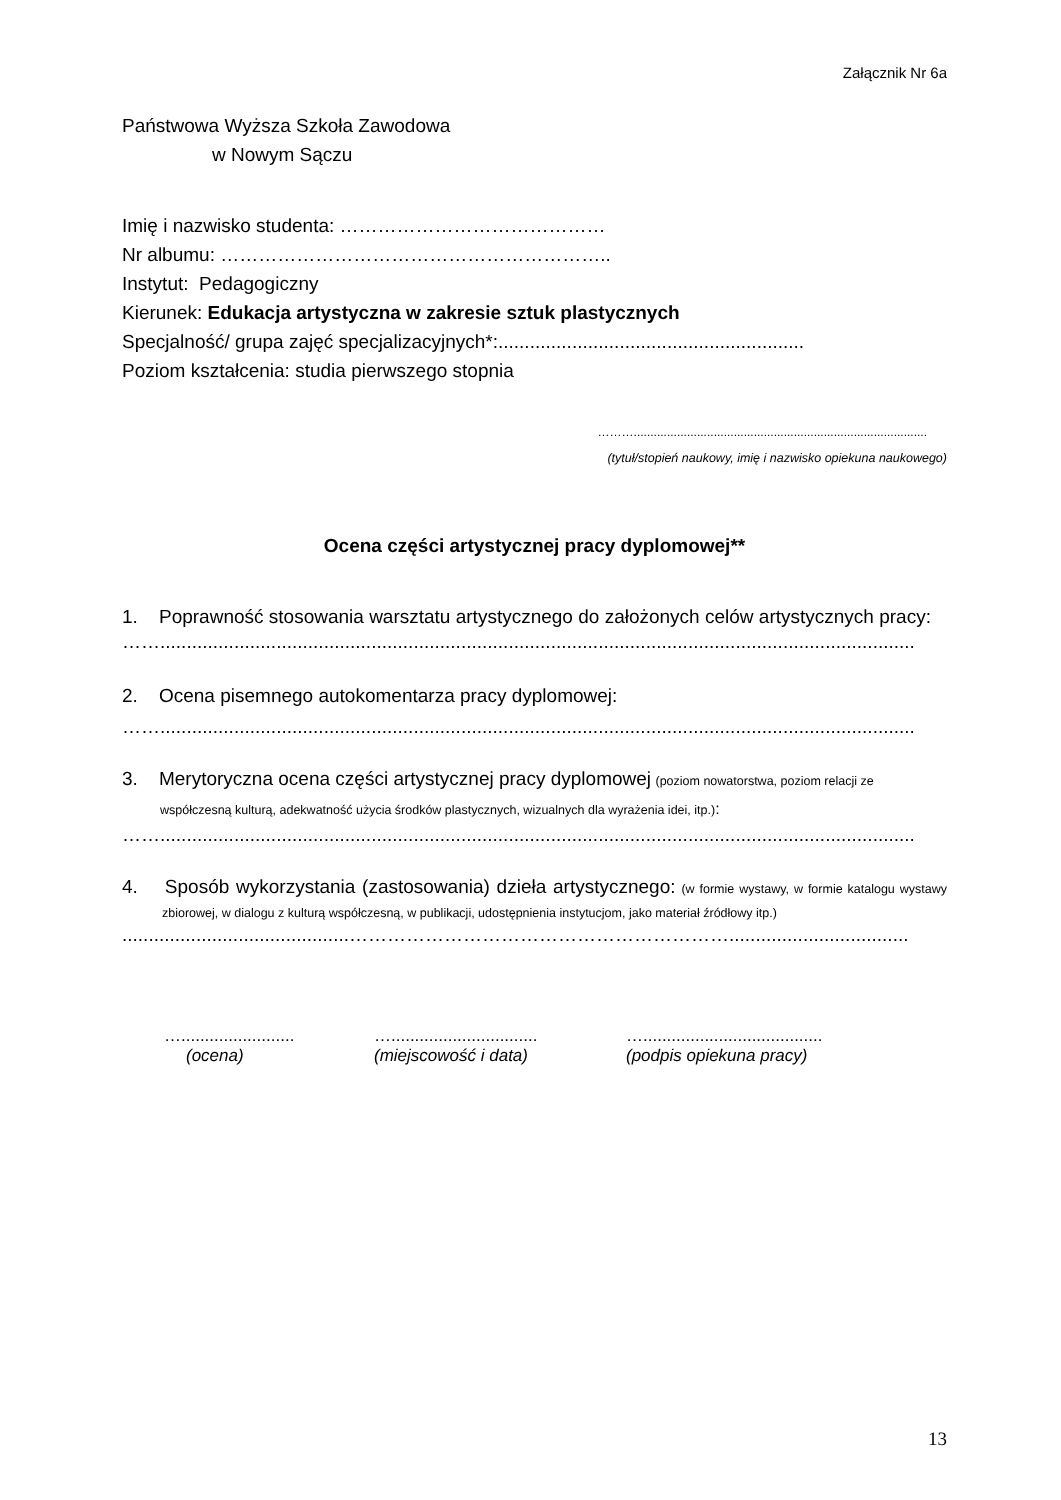Załącznik Nr 6a
Państwowa Wyższa Szkoła Zawodowa
w Nowym Sączu
Imię i nazwisko studenta: ……………………………………
Nr albumu: ……………………………………………………..
Instytut: Pedagogiczny
Kierunek: Edukacja artystyczna w zakresie sztuk plastycznych
Specjalność/ grupa zajęć specjalizacyjnych*:..........................................................
Poziom kształcenia: studia pierwszego stopnia
………........................................................................................
(tytuł/stopień naukowy, imię i nazwisko opiekuna naukowego)
Ocena części artystycznej pracy dyplomowej**
1. Poprawność stosowania warsztatu artystycznego do założonych celów artystycznych pracy:
……...............................................................................................................................................
2. Ocena pisemnego autokomentarza pracy dyplomowej:
……...............................................................................................................................................
3. Merytoryczna ocena części artystycznej pracy dyplomowej (poziom nowatorstwa, poziom relacji ze współczesną kulturą, adekwatność użycia środków plastycznych, wizualnych dla wyrażenia idei, itp.):
……...............................................................................................................................................
4. Sposób wykorzystania (zastosowania) dzieła artystycznego: (w formie wystawy, w formie katalogu wystawy zbiorowej, w dialogu z kulturą współczesną, w publikacji, udostępnienia instytucjom, jako materiał źródłowy itp.)
...........................................……………………………………………………..................................
…........................
(ocena)
…...............................
(miejscowość i data)
…......................................
(podpis opiekuna pracy)
13